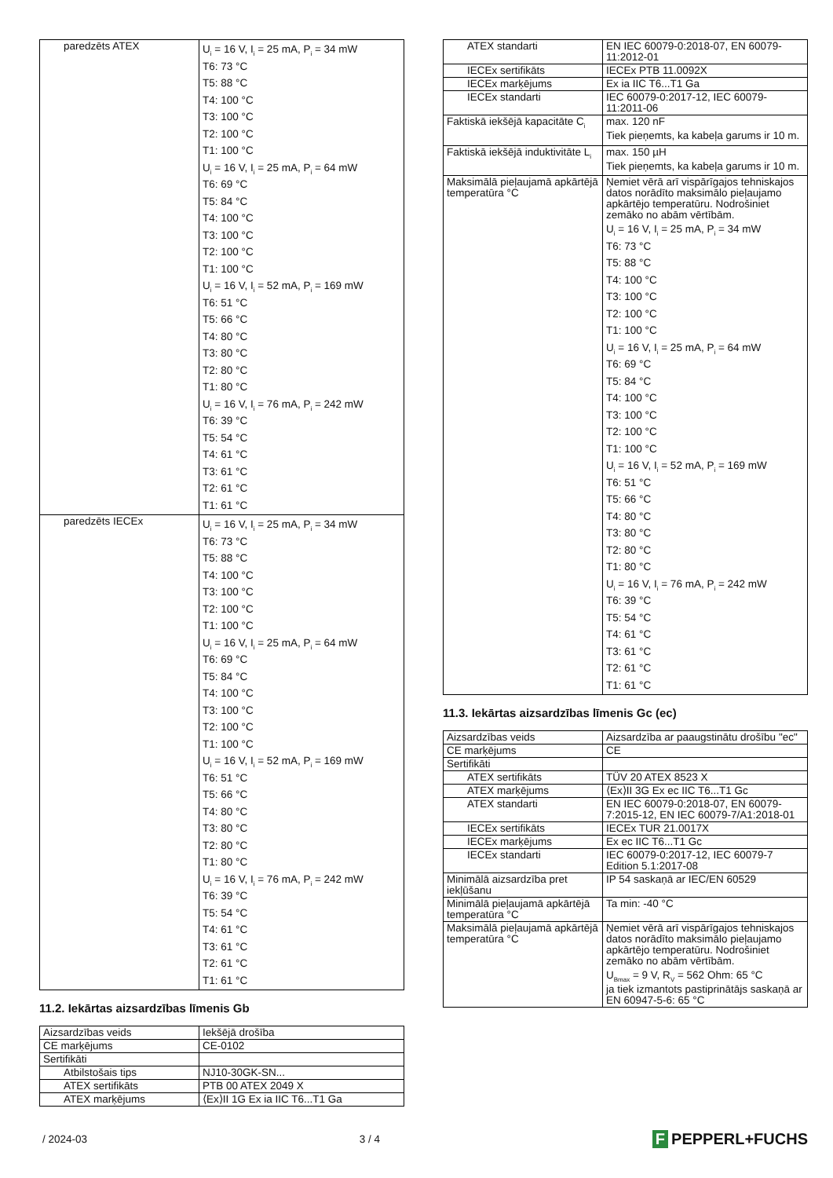| paredzēts ATEX | U<sub>i</sub> = 16 V, I<sub>i</sub> = 25 mA, P<sub>i</sub> = 34 mW T6: 73 °C T5: 88 °C T4: 100 °C T3: 100 °C T2: 100 °C T1: 100 °C U<sub>i</sub> = 16 V, I<sub>i</sub> = 25 mA, P<sub>i</sub> = 64 mW T6: 69 °C T5: 84 °C T4: 100 °C T3: 100 °C T2: 100 °C T1: 100 °C U<sub>i</sub> = 16 V, I<sub>i</sub> = 52 mA, P<sub>i</sub> = 169 mW T6: 51 °C T5: 66 °C T4: 80 °C T3: 80 °C T2: 80 °C T1: 80 °C U<sub>i</sub> = 16 V, I<sub>i</sub> = 76 mA, P<sub>i</sub> = 242 mW T6: 39 °C T5: 54 °C T4: 61 °C T3: 61 °C T2: 61 °C T1: 61 °C |
| paredzēts IECEx | U<sub>i</sub> = 16 V, I<sub>i</sub> = 25 mA, P<sub>i</sub> = 34 mW T6: 73 °C T5: 88 °C T4: 100 °C T3: 100 °C T2: 100 °C T1: 100 °C U<sub>i</sub> = 16 V, I<sub>i</sub> = 25 mA, P<sub>i</sub> = 64 mW T6: 69 °C T5: 84 °C T4: 100 °C T3: 100 °C T2: 100 °C T1: 100 °C U<sub>i</sub> = 16 V, I<sub>i</sub> = 52 mA, P<sub>i</sub> = 169 mW T6: 51 °C T5: 66 °C T4: 80 °C T3: 80 °C T2: 80 °C T1: 80 °C U<sub>i</sub> = 16 V, I<sub>i</sub> = 76 mA, P<sub>i</sub> = 242 mW T6: 39 °C T5: 54 °C T4: 61 °C T3: 61 °C T2: 61 °C T1: 61 °C |
11.2. Iekārtas aizsardzības līmenis Gb
| Aizsardzības veids | Iekšējā drošība |
| CE marķējums | CE-0102 |
| Sertifikāti | |
| Atbilstošais tips | NJ10-30GK-SN... |
| ATEX sertifikāts | PTB 00 ATEX 2049 X |
| ATEX marķējums | ⟨Ex⟩II 1G Ex ia IIC T6...T1 Ga |
| ATEX standarti | EN IEC 60079-0:2018-07, EN 60079-11:2012-01 |
| IECEx sertifikāts | IECEx PTB 11.0092X |
| IECEx marķējums | Ex ia IIC T6...T1 Ga |
| IECEx standarti | IEC 60079-0:2017-12, IEC 60079-11:2011-06 |
| Faktiskā iekšējā kapacitāte C<sub>i</sub> | max. 120 nF Tiek pieņemts, ka kabeļa garums ir 10 m. |
| Faktiskā iekšējā induktivitāte L<sub>i</sub> | max. 150 µH Tiek pieņemts, ka kabeļa garums ir 10 m. |
| Maksimālā pieļaujamā apkārtējā temperatūra °C | Ņemiet vērā arī vispārīgajos tehniskajos datos norādīto maksimālo pieļaujamo apkārtējo temperatūru. Nodrošiniet zemāko no abām vērtībām. U<sub>i</sub> = 16 V, I<sub>i</sub> = 25 mA, P<sub>i</sub> = 34 mW T6: 73 °C T5: 88 °C T4: 100 °C T3: 100 °C T2: 100 °C T1: 100 °C U<sub>i</sub> = 16 V, I<sub>i</sub> = 25 mA, P<sub>i</sub> = 64 mW T6: 69 °C T5: 84 °C T4: 100 °C T3: 100 °C T2: 100 °C T1: 100 °C U<sub>i</sub> = 16 V, I<sub>i</sub> = 52 mA, P<sub>i</sub> = 169 mW T6: 51 °C T5: 66 °C T4: 80 °C T3: 80 °C T2: 80 °C T1: 80 °C U<sub>i</sub> = 16 V, I<sub>i</sub> = 76 mA, P<sub>i</sub> = 242 mW T6: 39 °C T5: 54 °C T4: 61 °C T3: 61 °C T2: 61 °C T1: 61 °C |
11.3. Iekārtas aizsardzības līmenis Gc (ec)
| Aizsardzības veids | Aizsardzība ar paaugstinātu drošību "ec" |
| CE marķējums | CE |
| Sertifikāti | |
| ATEX sertifikāts | TÜV 20 ATEX 8523 X |
| ATEX marķējums | ⟨Ex⟩II 3G Ex ec IIC T6...T1 Gc |
| ATEX standarti | EN IEC 60079-0:2018-07, EN 60079-7:2015-12, EN IEC 60079-7/A1:2018-01 |
| IECEx sertifikāts | IECEx TUR 21.0017X |
| IECEx marķējums | Ex ec IIC T6...T1 Gc |
| IECEx standarti | IEC 60079-0:2017-12, IEC 60079-7 Edition 5.1:2017-08 |
| Minimālā aizsardzība pret iekļūšanu | IP 54 saskaņā ar IEC/EN 60529 |
| Minimālā pieļaujamā apkārtējā temperatūra °C | Ta min: -40 °C |
| Maksimālā pieļaujamā apkārtējā temperatūra °C | Ņemiet vērā arī vispārīgajos tehniskajos datos norādīto maksimālo pieļaujamo apkārtējo temperatūru. Nodrošiniet zemāko no abām vērtībām. U<sub>Bmax</sub> = 9 V, R<sub>V</sub> = 562 Ohm: 65 °C ja tiek izmantots pastiprinātājs saskaņā ar EN 60947-5-6: 65 °C |
/ 2024-03 3 / 4 F PEPPERL+FUCHS